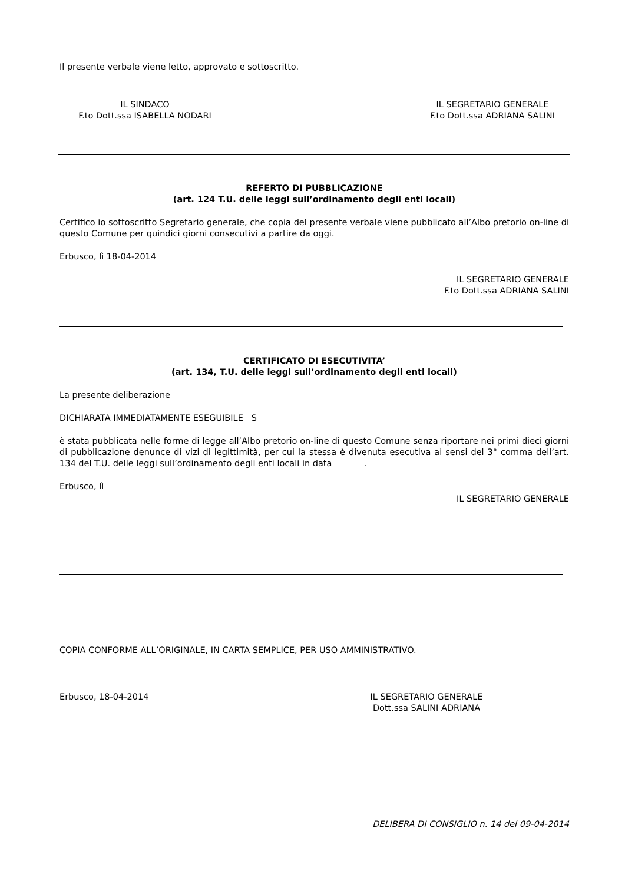Il presente verbale viene letto, approvato e sottoscritto.
IL SINDACO
F.to Dott.ssa ISABELLA NODARI
IL SEGRETARIO GENERALE
F.to Dott.ssa ADRIANA SALINI
REFERTO DI PUBBLICAZIONE
(art. 124 T.U. delle leggi sull’ordinamento degli enti locali)
Certifico io sottoscritto Segretario generale, che copia del presente verbale viene pubblicato all’Albo pretorio on-line di questo Comune per quindici giorni consecutivi a partire da oggi.
Erbusco, lì 18-04-2014
IL SEGRETARIO GENERALE
F.to Dott.ssa ADRIANA SALINI
CERTIFICATO DI ESECUTIVITA’
(art. 134, T.U. delle leggi sull’ordinamento degli enti locali)
La presente deliberazione
DICHIARATA IMMEDIATAMENTE ESEGUIBILE S
è stata pubblicata nelle forme di legge all’Albo pretorio on-line di questo Comune senza riportare nei primi dieci giorni di pubblicazione denunce di vizi di legittimità, per cui la stessa è divenuta esecutiva ai sensi del 3° comma dell’art. 134 del T.U. delle leggi sull’ordinamento degli enti locali in data .
Erbusco, lì
IL SEGRETARIO GENERALE
COPIA CONFORME ALL’ORIGINALE, IN CARTA SEMPLICE, PER USO AMMINISTRATIVO.
Erbusco, 18-04-2014 IL SEGRETARIO GENERALE
Dott.ssa SALINI ADRIANA
DELIBERA DI CONSIGLIO n. 14 del 09-04-2014